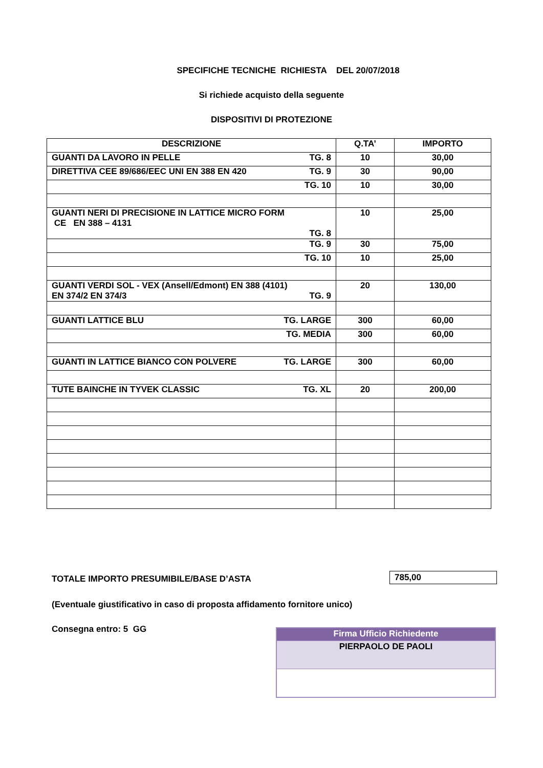SPECIFICHE TECNICHE RICHIESTA DEL 20/07/2018
Si richiede acquisto della seguente
DISPOSITIVI DI PROTEZIONE
| DESCRIZIONE | Q.TA’ | IMPORTO |
| --- | --- | --- |
| GUANTI DA LAVORO IN PELLE TG. 8 | 10 | 30,00 |
| DIRETTIVA CEE 89/686/EEC UNI EN 388 EN 420 TG. 9 | 30 | 90,00 |
| TG. 10 | 10 | 30,00 |
| GUANTI NERI DI PRECISIONE IN LATTICE MICRO FORM CE EN 388 – 4131 TG. 8 | 10 | 25,00 |
| TG. 9 | 30 | 75,00 |
| TG. 10 | 10 | 25,00 |
| GUANTI VERDI SOL - VEX (Ansell/Edmont) EN 388 (4101) EN 374/2 EN 374/3 TG. 9 | 20 | 130,00 |
| GUANTI LATTICE BLU TG. LARGE | 300 | 60,00 |
| TG. MEDIA | 300 | 60,00 |
| GUANTI IN LATTICE BIANCO CON POLVERE TG. LARGE | 300 | 60,00 |
| TUTE BAINCHE IN TYVEK CLASSIC TG. XL | 20 | 200,00 |
TOTALE IMPORTO PRESUMIBILE/BASE D’ASTA
785,00
(Eventuale giustificativo in caso di proposta affidamento fornitore unico)
Consegna entro: 5 GG
| Firma Ufficio Richiedente |
| PIERPAOLO DE PAOLI |